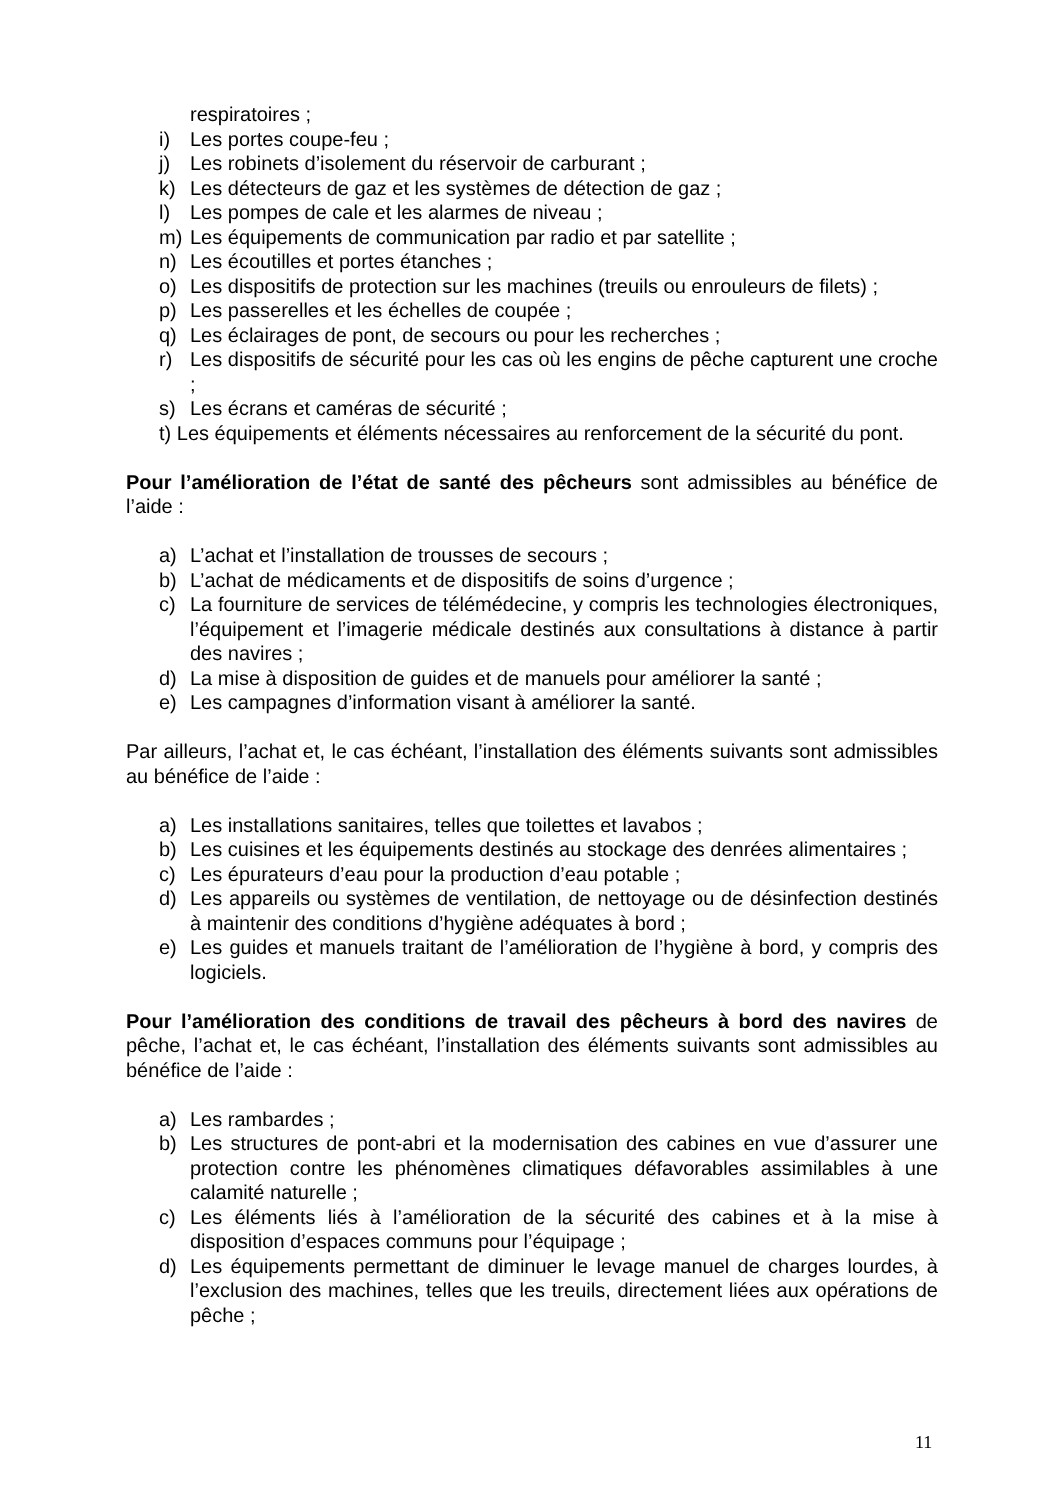respiratoires ;
i) Les portes coupe-feu ;
j) Les robinets d’isolement du réservoir de carburant ;
k) Les détecteurs de gaz et les systèmes de détection de gaz ;
l) Les pompes de cale et les alarmes de niveau ;
m) Les équipements de communication par radio et par satellite ;
n) Les écoutilles et portes étanches ;
o) Les dispositifs de protection sur les machines (treuils ou enrouleurs de filets) ;
p) Les passerelles et les échelles de coupée ;
q) Les éclairages de pont, de secours ou pour les recherches ;
r) Les dispositifs de sécurité pour les cas où les engins de pêche capturent une croche ;
s) Les écrans et caméras de sécurité ;
t) Les équipements et éléments nécessaires au renforcement de la sécurité du pont.
Pour l’amélioration de l’état de santé des pêcheurs sont admissibles au bénéfice de l’aide :
a) L’achat et l’installation de trousses de secours ;
b) L’achat de médicaments et de dispositifs de soins d’urgence ;
c) La fourniture de services de télémédecine, y compris les technologies électroniques, l’équipement et l’imagerie médicale destinés aux consultations à distance à partir des navires ;
d) La mise à disposition de guides et de manuels pour améliorer la santé ;
e) Les campagnes d’information visant à améliorer la santé.
Par ailleurs, l’achat et, le cas échéant, l’installation des éléments suivants sont admissibles au bénéfice de l’aide :
a) Les installations sanitaires, telles que toilettes et lavabos ;
b) Les cuisines et les équipements destinés au stockage des denrées alimentaires ;
c) Les épurateurs d’eau pour la production d’eau potable ;
d) Les appareils ou systèmes de ventilation, de nettoyage ou de désinfection destinés à maintenir des conditions d’hygiène adéquates à bord ;
e) Les guides et manuels traitant de l’amélioration de l’hygiène à bord, y compris des logiciels.
Pour l’amélioration des conditions de travail des pêcheurs à bord des navires de pêche, l’achat et, le cas échéant, l’installation des éléments suivants sont admissibles au bénéfice de l’aide :
a) Les rambardes ;
b) Les structures de pont-abri et la modernisation des cabines en vue d’assurer une protection contre les phénomènes climatiques défavorables assimilables à une calamité naturelle ;
c) Les éléments liés à l’amélioration de la sécurité des cabines et à la mise à disposition d’espaces communs pour l’équipage ;
d) Les équipements permettant de diminuer le levage manuel de charges lourdes, à l’exclusion des machines, telles que les treuils, directement liées aux opérations de pêche ;
11